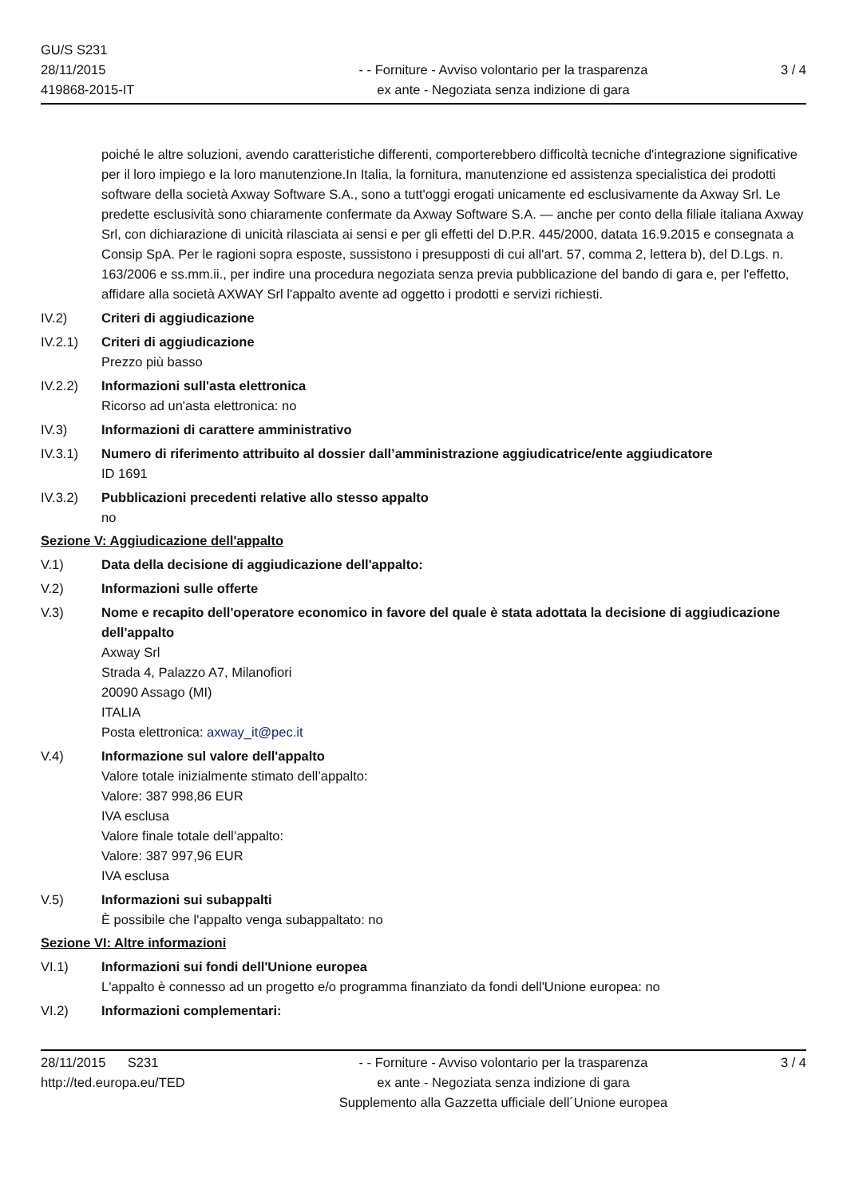GU/S S231
28/11/2015
419868-2015-IT
- - Forniture - Avviso volontario per la trasparenza
ex ante - Negoziata senza indizione di gara
3 / 4
poiché le altre soluzioni, avendo caratteristiche differenti, comporterebbero difficoltà tecniche d'integrazione significative per il loro impiego e la loro manutenzione.In Italia, la fornitura, manutenzione ed assistenza specialistica dei prodotti software della società Axway Software S.A., sono a tutt'oggi erogati unicamente ed esclusivamente da Axway Srl. Le predette esclusività sono chiaramente confermate da Axway Software S.A. — anche per conto della filiale italiana Axway Srl, con dichiarazione di unicità rilasciata ai sensi e per gli effetti del D.P.R. 445/2000, datata 16.9.2015 e consegnata a Consip SpA. Per le ragioni sopra esposte, sussistono i presupposti di cui all'art. 57, comma 2, lettera b), del D.Lgs. n. 163/2006 e ss.mm.ii., per indire una procedura negoziata senza previa pubblicazione del bando di gara e, per l'effetto, affidare alla società AXWAY Srl l'appalto avente ad oggetto i prodotti e servizi richiesti.
IV.2) Criteri di aggiudicazione
IV.2.1) Criteri di aggiudicazione
Prezzo più basso
IV.2.2) Informazioni sull'asta elettronica
Ricorso ad un'asta elettronica: no
IV.3) Informazioni di carattere amministrativo
IV.3.1) Numero di riferimento attribuito al dossier dall’amministrazione aggiudicatrice/ente aggiudicatore
ID 1691
IV.3.2) Pubblicazioni precedenti relative allo stesso appalto
no
Sezione V: Aggiudicazione dell'appalto
V.1) Data della decisione di aggiudicazione dell'appalto:
V.2) Informazioni sulle offerte
V.3) Nome e recapito dell'operatore economico in favore del quale è stata adottata la decisione di aggiudicazione dell'appalto
Axway Srl
Strada 4, Palazzo A7, Milanofiori
20090 Assago (MI)
ITALIA
Posta elettronica: axway_it@pec.it
V.4) Informazione sul valore dell'appalto
Valore totale inizialmente stimato dell’appalto:
Valore: 387 998,86 EUR
IVA esclusa
Valore finale totale dell’appalto:
Valore: 387 997,96 EUR
IVA esclusa
V.5) Informazioni sui subappalti
È possibile che l'appalto venga subappaltato: no
Sezione VI: Altre informazioni
VI.1) Informazioni sui fondi dell'Unione europea
L'appalto è connesso ad un progetto e/o programma finanziato da fondi dell'Unione europea: no
VI.2) Informazioni complementari:
28/11/2015 S231
http://ted.europa.eu/TED
- - Forniture - Avviso volontario per la trasparenza
ex ante - Negoziata senza indizione di gara
Supplemento alla Gazzetta ufficiale dell´Unione europea
3 / 4